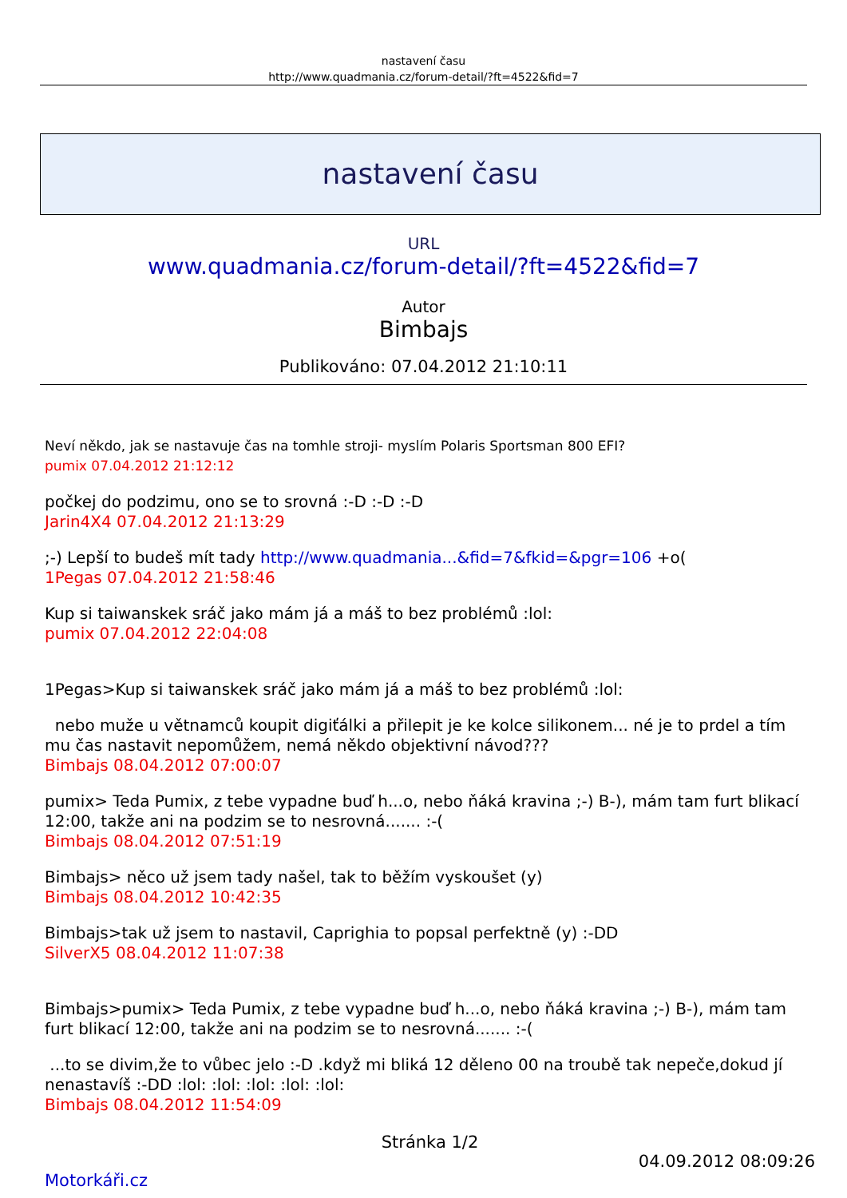nastavení času
http://www.quadmania.cz/forum-detail/?ft=4522&fid=7
nastavení času
URL
www.quadmania.cz/forum-detail/?ft=4522&fid=7
Autor
Bimbajs
Publikováno: 07.04.2012 21:10:11
Neví někdo, jak se nastavuje čas na tomhle stroji- myslím Polaris Sportsman 800 EFI?
pumix 07.04.2012 21:12:12
počkej do podzimu, ono se to srovná :-D :-D :-D
Jarin4X4 07.04.2012 21:13:29
;-) Lepší to budeš mít tady http://www.quadmania...&fid=7&fkid=&pgr=106 +o(
1Pegas 07.04.2012 21:58:46
Kup si taiwanskek sráč jako mám já a máš to bez problémů :lol:
pumix 07.04.2012 22:04:08
1Pegas>Kup si taiwanskek sráč jako mám já a máš to bez problémů :lol:
nebo muže u větnamců koupit digiťálki a přilepit je ke kolce silikonem... né je to prdel a tím mu čas nastavit nepomůžem, nemá někdo objektivní návod???
Bimbajs 08.04.2012 07:00:07
pumix> Teda Pumix, z tebe vypadne buď h...o, nebo ňáká kravina ;-) B-), mám tam furt blikací 12:00, takže ani na podzim se to nesrovná....... :-(
Bimbajs 08.04.2012 07:51:19
Bimbajs> něco už jsem tady našel, tak to běžím vyskoušet (y)
Bimbajs 08.04.2012 10:42:35
Bimbajs>tak už jsem to nastavil, Caprighia to popsal perfektně (y) :-DD
SilverX5 08.04.2012 11:07:38
Bimbajs>pumix> Teda Pumix, z tebe vypadne buď h...o, nebo ňáká kravina ;-) B-), mám tam furt blikací 12:00, takže ani na podzim se to nesrovná....... :-(
...to se divim,že to vůbec jelo :-D .když mi bliká 12 děleno 00 na troubě tak nepeče,dokud jí nenastavíš :-DD :lol: :lol: :lol: :lol: :lol:
Bimbajs 08.04.2012 11:54:09
Stránka 1/2
04.09.2012 08:09:26
Motorkáři.cz